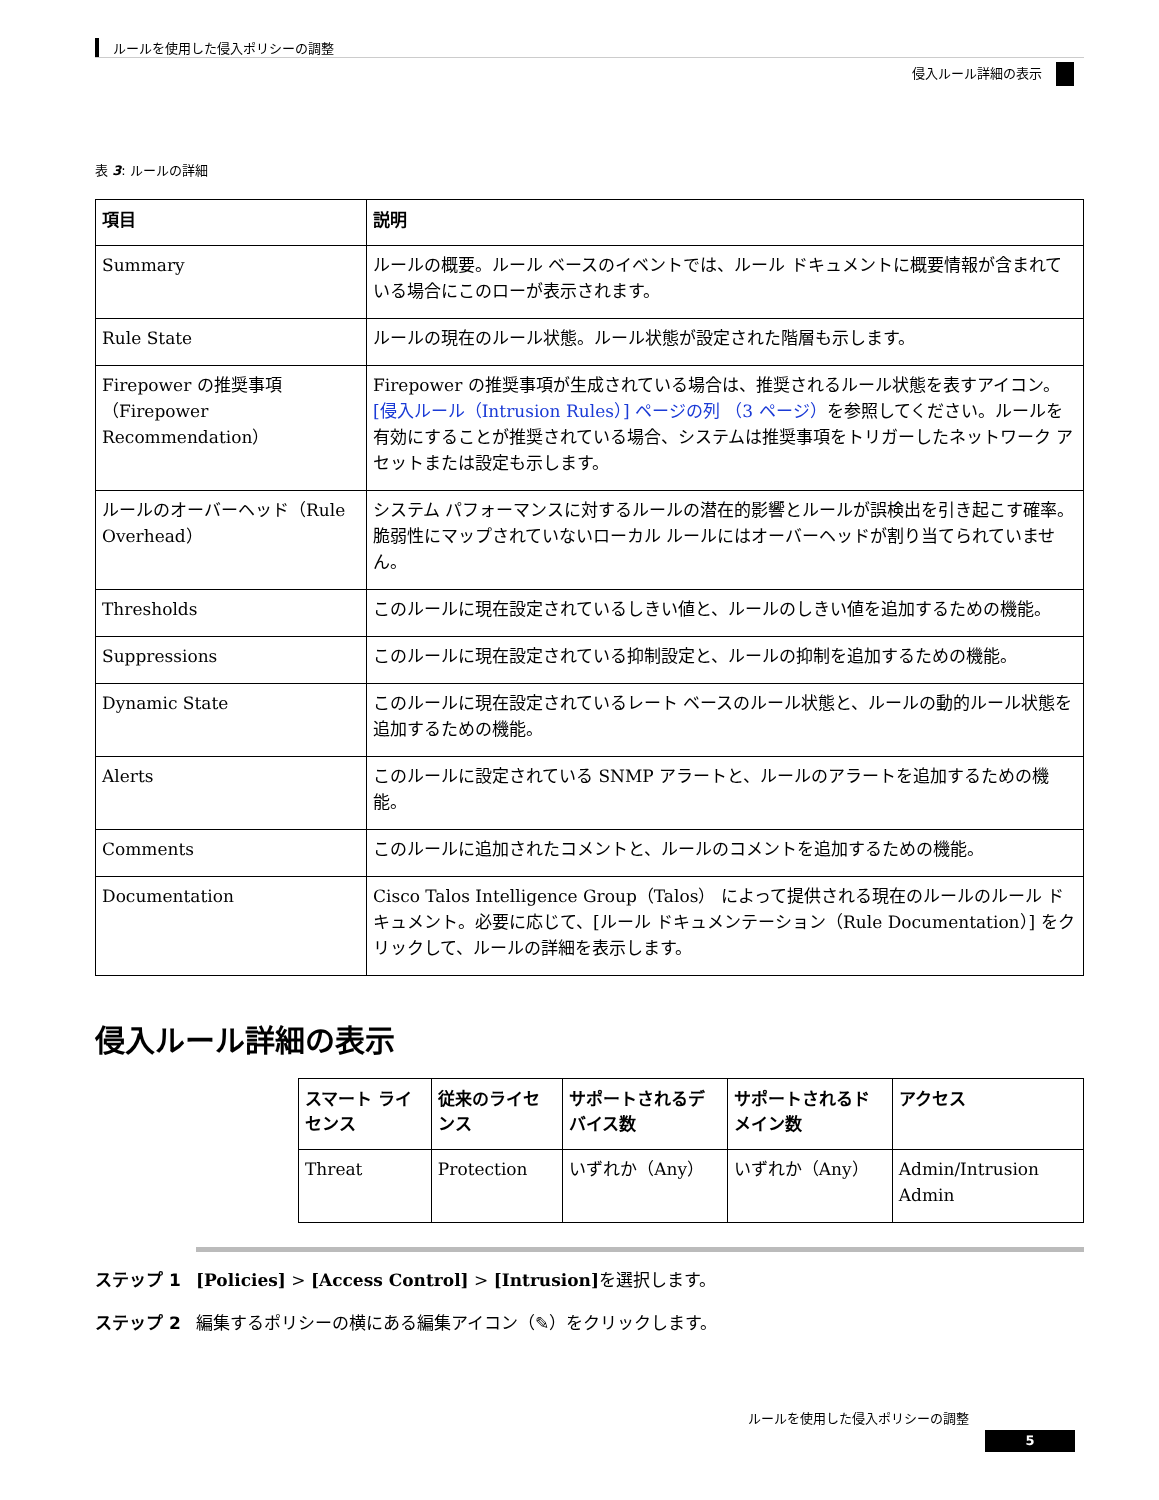ルールを使用した侵入ポリシーの調整
侵入ルール詳細の表示
表 3: ルールの詳細
| 項目 | 説明 |
| --- | --- |
| Summary | ルールの概要。ルール ベースのイベントでは、ルール ドキュメントに概要情報が含まれている場合にこのローが表示されます。 |
| Rule State | ルールの現在のルール状態。ルール状態が設定された階層も示します。 |
| Firepower の推奨事項（Firepower Recommendation） | Firepower の推奨事項が生成されている場合は、推奨されるルール状態を表すアイコン。 [侵入ルール（Intrusion Rules）] ページの列 （3 ページ） を参照してください。ルールを有効にすることが推奨されている場合、システムは推奨事項をトリガーしたネットワーク アセットまたは設定も示します。 |
| ルールのオーバーヘッド（Rule Overhead） | システム パフォーマンスに対するルールの潜在的影響とルールが誤検出を引き起こす確率。脆弱性にマップされていないローカル ルールにはオーバーヘッドが割り当てられていません。 |
| Thresholds | このルールに現在設定されているしきい値と、ルールのしきい値を追加するための機能。 |
| Suppressions | このルールに現在設定されている抑制設定と、ルールの抑制を追加するための機能。 |
| Dynamic State | このルールに現在設定されているレート ベースのルール状態と、ルールの動的ルール状態を追加するための機能。 |
| Alerts | このルールに設定されている SNMP アラートと、ルールのアラートを追加するための機能。 |
| Comments | このルールに追加されたコメントと、ルールのコメントを追加するための機能。 |
| Documentation | Cisco Talos Intelligence Group（Talos） によって提供される現在のルールのルール ドキュメント。必要に応じて、[ルール ドキュメンテーション（Rule Documentation）] をクリックして、ルールの詳細を表示します。 |
侵入ルール詳細の表示
| スマート ライセンス | 従来のライセンス | サポートされるデバイス数 | サポートされるドメイン数 | アクセス |
| --- | --- | --- | --- | --- |
| Threat | Protection | いずれか（Any） | いずれか（Any） | Admin/Intrusion Admin |
ステップ 1 [Policies] > [Access Control] > [Intrusion] を選択します。
ステップ 2 編集するポリシーの横にある編集アイコン（✎）をクリックします。
ルールを使用した侵入ポリシーの調整
5